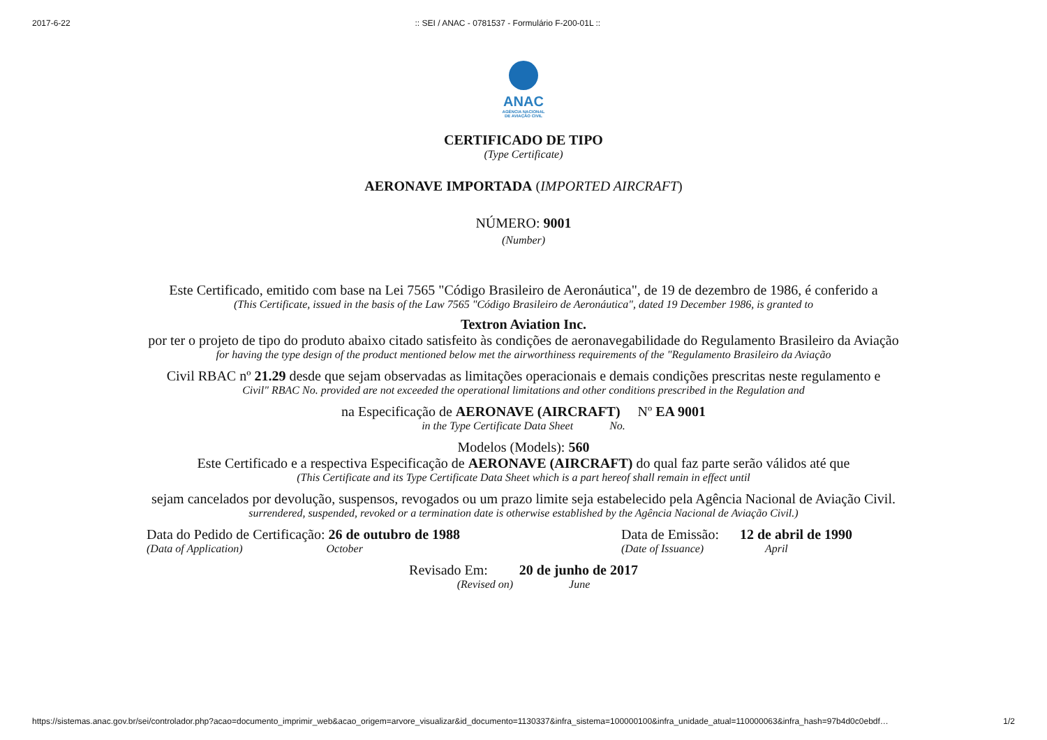2017-6-22:: SEI / ANAC - 0781537 - Formulário F-200-01L ::
ANAC
AGÊNCIA NACIONAL
DE AVIAÇÃO CIVIL
CERTIFICADO DE TIPO
(Type Certificate)
AERONAVE IMPORTADA (IMPORTED AIRCRAFT)
NÚMERO: 9001
(Number)
Este Certificado, emitido com base na Lei 7565 "Código Brasileiro de Aeronáutica", de 19 de dezembro de 1986, é conferido a
(This Certificate, issued in the basis of the Law 7565 "Código Brasileiro de Aeronáutica", dated 19 December 1986, is granted to
Textron Aviation Inc.
por ter o projeto de tipo do produto abaixo citado satisfeito às condições de aeronavegabilidade do Regulamento Brasileiro da Aviação
for having the type design of the product mentioned below met the airworthiness requirements of the "Regulamento Brasileiro da Aviação
Civil RBAC nº 21.29 desde que sejam observadas as limitações operacionais e demais condições prescritas neste regulamento e
Civil" RBAC No. provided are not exceeded the operational limitations and other conditions prescribed in the Regulation and
na Especificação de AERONAVE (AIRCRAFT) Nº EA 9001
in the Type Certificate Data Sheet No.
Modelos (Models): 560
Este Certificado e a respectiva Especificação de AERONAVE (AIRCRAFT) do qual faz parte serão válidos até que
(This Certificate and its Type Certificate Data Sheet which is a part hereof shall remain in effect until
sejam cancelados por devolução, suspensos, revogados ou um prazo limite seja estabelecido pela Agência Nacional de Aviação Civil.
surrendered, suspended, revoked or a termination date is otherwise established by the Agência Nacional de Aviação Civil.)
Data do Pedido de Certificação: 26 de outubro de 1988
(Data of Application) October
Data de Emissão: 12 de abril de 1990
(Date of Issuance) April
Revisado Em: 20 de junho de 2017
(Revised on) June
https://sistemas.anac.gov.br/sei/controlador.php?acao=documento_imprimir_web&acao_origem=arvore_visualizar&id_documento=1130337&infra_sistema=100000100&infra_unidade_atual=110000063&infra_hash=97b4d0c0ebdf… 1/2